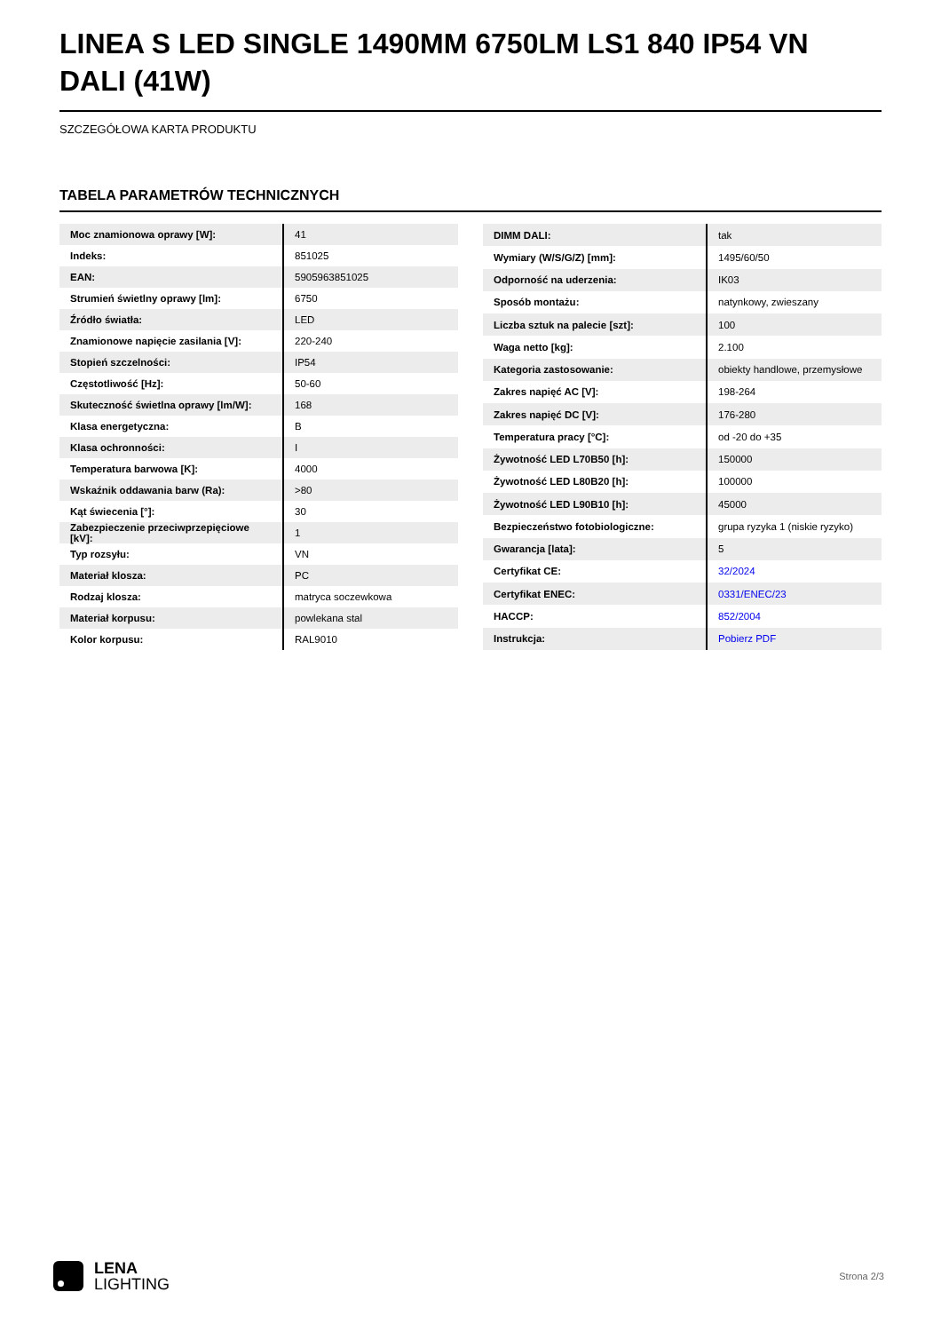LINEA S LED SINGLE 1490MM 6750LM LS1 840 IP54 VN DALI (41W)
SZCZEGÓŁOWA KARTA PRODUKTU
TABELA PARAMETRÓW TECHNICZNYCH
| Moc znamionowa oprawy [W]: | 41 |
| Indeks: | 851025 |
| EAN: | 5905963851025 |
| Strumień świetlny oprawy [lm]: | 6750 |
| Źródło światła: | LED |
| Znamionowe napięcie zasilania [V]: | 220-240 |
| Stopień szczelności: | IP54 |
| Częstotliwość [Hz]: | 50-60 |
| Skuteczność świetlna oprawy [lm/W]: | 168 |
| Klasa energetyczna: | B |
| Klasa ochronności: | I |
| Temperatura barwowa [K]: | 4000 |
| Wskaźnik oddawania barw (Ra): | >80 |
| Kąt świecenia [°]: | 30 |
| Zabezpieczenie przeciwprzepięciowe [kV]: | 1 |
| Typ rozsyłu: | VN |
| Materiał klosza: | PC |
| Rodzaj klosza: | matryca soczewkowa |
| Materiał korpusu: | powlekana stal |
| Kolor korpusu: | RAL9010 |
| DIMM DALI: | tak |
| Wymiary (W/S/G/Z) [mm]: | 1495/60/50 |
| Odporność na uderzenia: | IK03 |
| Sposób montażu: | natynkowy, zwieszany |
| Liczba sztuk na palecie [szt]: | 100 |
| Waga netto [kg]: | 2.100 |
| Kategoria zastosowanie: | obiekty handlowe, przemysłowe |
| Zakres napięć AC [V]: | 198-264 |
| Zakres napięć DC [V]: | 176-280 |
| Temperatura pracy [°C]: | od -20 do +35 |
| Żywotność LED L70B50 [h]: | 150000 |
| Żywotność LED L80B20 [h]: | 100000 |
| Żywotność LED L90B10 [h]: | 45000 |
| Bezpieczeństwo fotobiologiczne: | grupa ryzyka 1 (niskie ryzyko) |
| Gwarancja [lata]: | 5 |
| Certyfikat CE: | 32/2024 |
| Certyfikat ENEC: | 0331/ENEC/23 |
| HACCP: | 852/2004 |
| Instrukcja: | Pobierz PDF |
LENA
LIGHTING
Strona 2/3